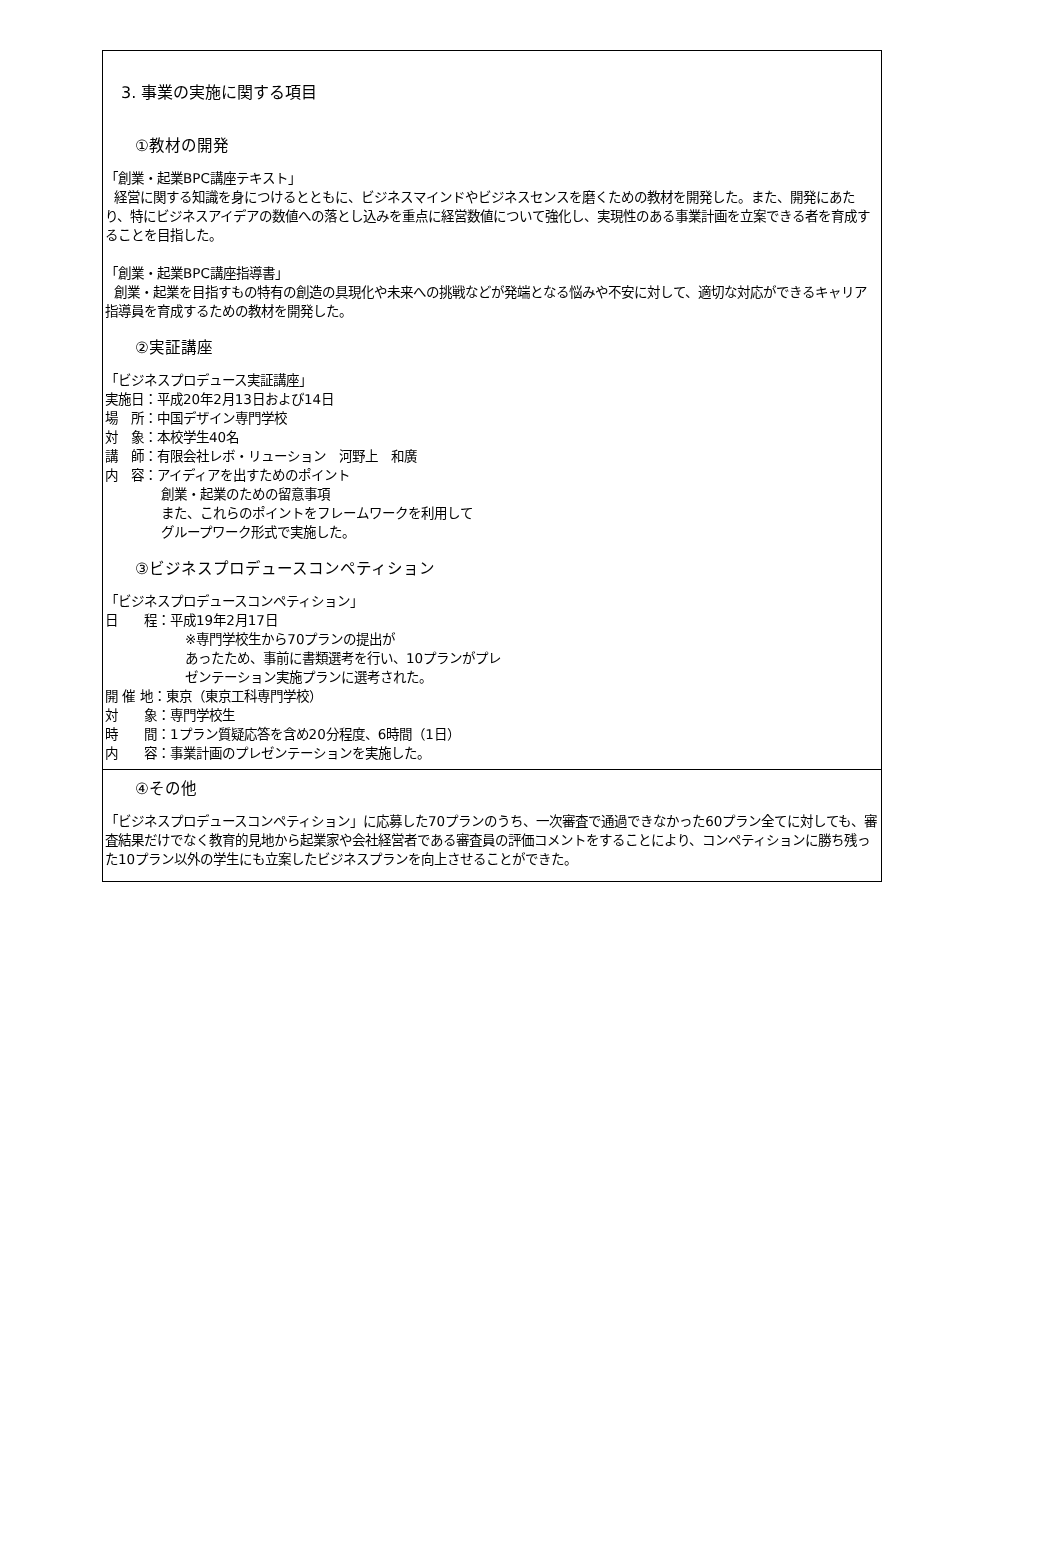3. 事業の実施に関する項目
①教材の開発
「創業・起業BPC講座テキスト」
経営に関する知識を身につけるとともに、ビジネスマインドやビジネスセンスを磨くための教材を開発した。また、開発にあたり、特にビジネスアイデアの数値への落とし込みを重点に経営数値について強化し、実現性のある事業計画を立案できる者を育成することを目指した。
「創業・起業BPC講座指導書」
創業・起業を目指すもの特有の創造の具現化や未来への挑戦などが発端となる悩みや不安に対して、適切な対応ができるキャリア指導員を育成するための教材を開発した。
②実証講座
「ビジネスプロデュース実証講座」
実施日：平成20年2月13日および14日
場　所：中国デザイン専門学校
対　象：本校学生40名
講　師：有限会社レボ・リューション　河野上　和廣
内　容：アイディアを出すためのポイント
創業・起業のための留意事項
また、これらのポイントをフレームワークを利用して
グループワーク形式で実施した。
③ビジネスプロデュースコンペティション
「ビジネスプロデュースコンペティション」
日　　程：平成19年2月17日
※専門学校生から70プランの提出が
あったため、事前に書類選考を行い、10プランがプレ
ゼンテーション実施プランに選考された。
開 催 地：東京（東京工科専門学校）
対　　象：専門学校生
時　　間：1プラン質疑応答を含め20分程度、6時間（1日）
内　　容：事業計画のプレゼンテーションを実施した。
④その他
「ビジネスプロデュースコンペティション」に応募した70プランのうち、一次審査で通過できなかった60プラン全てに対しても、審査結果だけでなく教育的見地から起業家や会社経営者である審査員の評価コメントをすることにより、コンペティションに勝ち残った10プラン以外の学生にも立案したビジネスプランを向上させることができた。